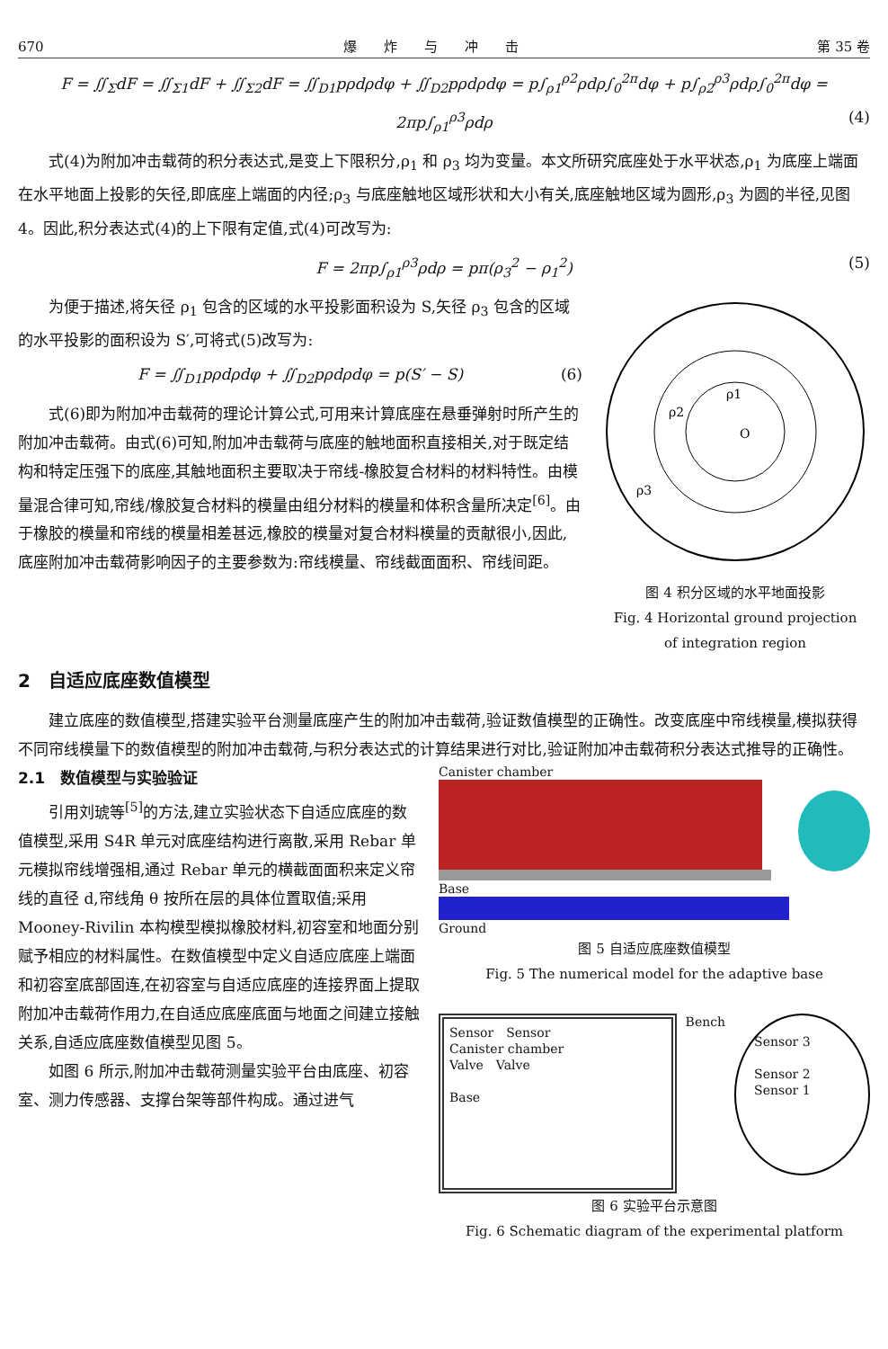670 爆　　炸　　与　　冲　　击 第 35 卷
F = ∬<sub>Σ</sub>dF = ∬<sub>Σ1</sub>dF + ∬<sub>Σ2</sub>dF = ∬<sub>D1</sub>pρdρdφ + ∬<sub>D2</sub>pρdρdφ = p∫<sub>ρ1</sub><sup>ρ2</sup>ρdρ∫<sub>0</sub><sup>2π</sup>dφ + p∫<sub>ρ2</sub><sup>ρ3</sup>ρdρ∫<sub>0</sub><sup>2π</sup>dφ = 2πp∫<sub>ρ1</sub><sup>ρ3</sup>ρdρ (4)
式(4)为附加冲击载荷的积分表达式,是变上下限积分,ρ<sub>1</sub> 和 ρ<sub>3</sub> 均为变量。本文所研究底座处于水平状态,ρ<sub>1</sub> 为底座上端面在水平地面上投影的矢径,即底座上端面的内径;ρ<sub>3</sub> 与底座触地区域形状和大小有关,底座触地区域为圆形,ρ<sub>3</sub> 为圆的半径,见图 4。因此,积分表达式(4)的上下限有定值,式(4)可改写为:
F = 2πp∫<sub>ρ1</sub><sup>ρ3</sup>ρdρ = pπ(ρ<sub>3</sub><sup>2</sup> − ρ<sub>1</sub><sup>2</sup>) (5)
为便于描述,将矢径 ρ<sub>1</sub> 包含的区域的水平投影面积设为 S,矢径 ρ<sub>3</sub> 包含的区域的水平投影的面积设为 S′,可将式(5)改写为:
F = ∬<sub>D1</sub>pρdρdφ + ∬<sub>D2</sub>pρdρdφ = p(S′ − S) (6)
式(6)即为附加冲击载荷的理论计算公式,可用来计算底座在悬垂弹射时所产生的附加冲击载荷。由式(6)可知,附加冲击载荷与底座的触地面积直接相关,对于既定结构和特定压强下的底座,其触地面积主要取决于帘线-橡胶复合材料的材料特性。由模量混合律可知,帘线/橡胶复合材料的模量由组分材料的模量和体积含量所决定<sup>[6]</sup>。由于橡胶的模量和帘线的模量相差甚远,橡胶的模量对复合材料模量的贡献很小,因此,底座附加冲击载荷影响因子的主要参数为:帘线模量、帘线截面面积、帘线间距。
ρ1
ρ2
ρ3
O
图 4 积分区域的水平地面投影
Fig. 4 Horizontal ground projection
of integration region
2　自适应底座数值模型
建立底座的数值模型,搭建实验平台测量底座产生的附加冲击载荷,验证数值模型的正确性。改变底座中帘线模量,模拟获得不同帘线模量下的数值模型的附加冲击载荷,与积分表达式的计算结果进行对比,验证附加冲击载荷积分表达式推导的正确性。
2.1　数值模型与实验验证
引用刘琥等<sup>[5]</sup>的方法,建立实验状态下自适应底座的数值模型,采用 S4R 单元对底座结构进行离散,采用 Rebar 单元模拟帘线增强相,通过 Rebar 单元的横截面面积来定义帘线的直径 d,帘线角 θ 按所在层的具体位置取值;采用 Mooney-Rivilin 本构模型模拟橡胶材料,初容室和地面分别赋予相应的材料属性。在数值模型中定义自适应底座上端面和初容室底部固连,在初容室与自适应底座的连接界面上提取附加冲击载荷作用力,在自适应底座底面与地面之间建立接触关系,自适应底座数值模型见图 5。
如图 6 所示,附加冲击载荷测量实验平台由底座、初容室、测力传感器、支撑台架等部件构成。通过进气
Canister chamber
Base
Ground
图 5 自适应底座数值模型
Fig. 5 The numerical model for the adaptive base
Sensor　Sensor
Canister chamber
Valve　Valve
Base
Bench
Sensor 3
Sensor 2
Sensor 1
图 6 实验平台示意图
Fig. 6 Schematic diagram of the experimental platform